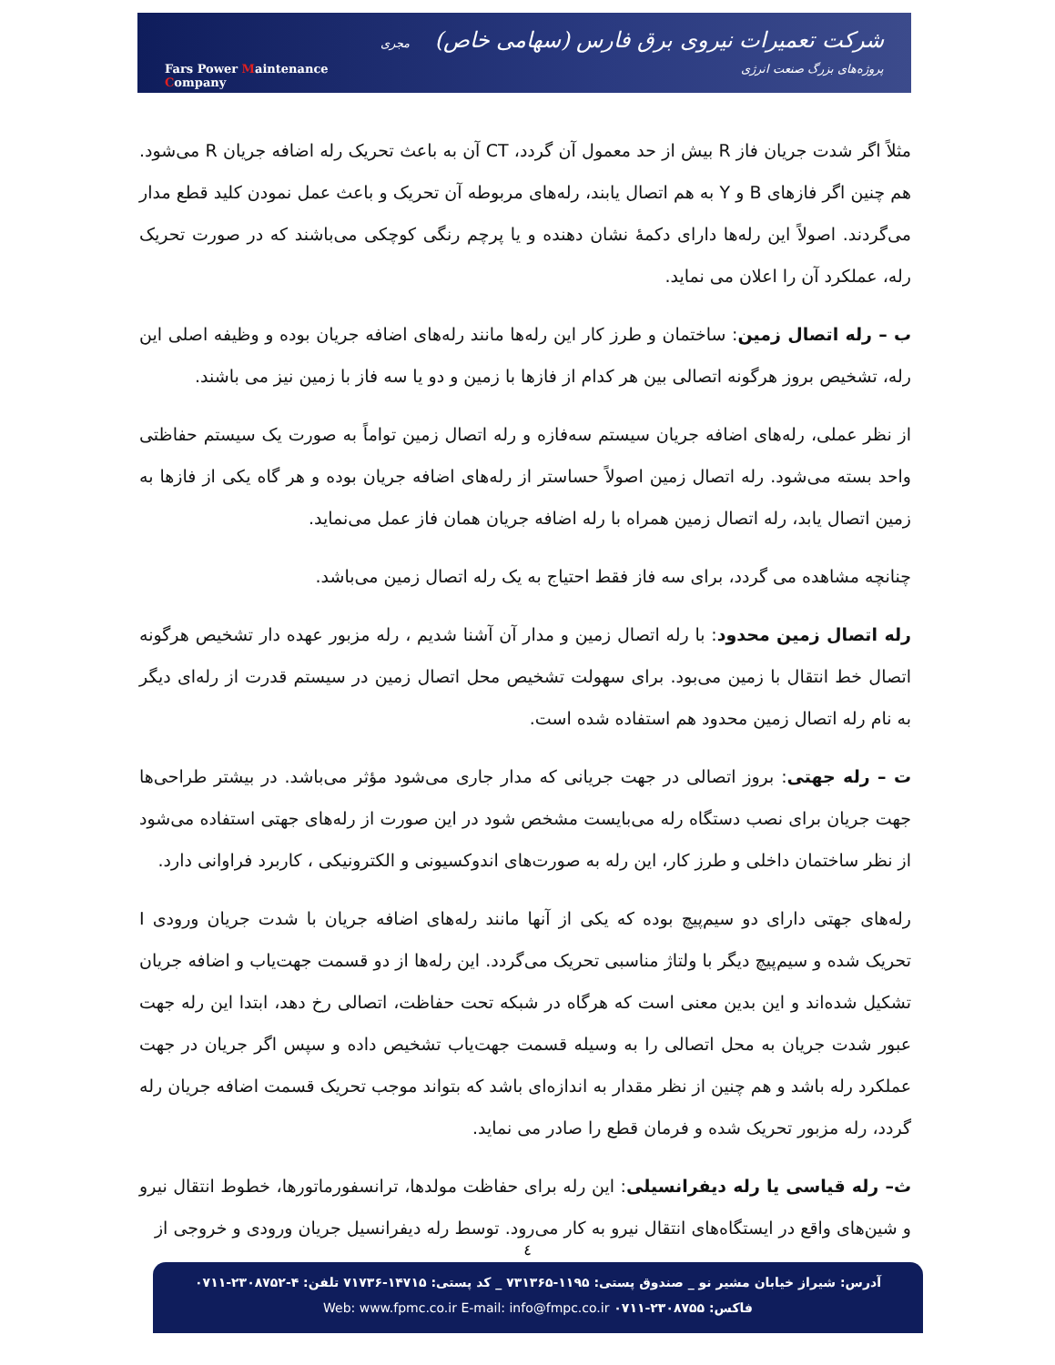Fars Power Maintenance Company
شرکت تعمیرات نیروی برق فارس (سهامی خاص) مجری پروژه‌های بزرگ صنعت انرژی
مثلاً اگر شدت جریان فاز R بیش از حد معمول آن گردد، CT آن به باعث تحریک رله اضافه جریان R می‌شود. هم چنین اگر فازهای B و Y به هم اتصال یابند، رله‌های مربوطه آن تحریک و باعث عمل نمودن کلید قطع مدار می‌گردند. اصولاً این رله‌ها دارای دکمهٔ نشان دهنده و یا پرچم رنگی کوچکی می‌باشند که در صورت تحریک رله، عملکرد آن را اعلان می نماید.
ب – رله اتصال زمین: ساختمان و طرز کار این رله‌ها مانند رله‌های اضافه جریان بوده و وظیفه اصلی این رله، تشخیص بروز هرگونه اتصالی بین هر کدام از فازها با زمین و دو یا سه فاز با زمین نیز می باشند.
از نظر عملی، رله‌های اضافه جریان سیستم سه‌فازه و رله اتصال زمین تواماً به صورت یک سیستم حفاظتی واحد بسته می‌شود. رله اتصال زمین اصولاً حساستر از رله‌های اضافه جریان بوده و هر گاه یکی از فازها به زمین اتصال یابد، رله اتصال زمین همراه با رله اضافه جریان همان فاز عمل می‌نماید.
چنانچه مشاهده می گردد، برای سه فاز فقط احتیاج به یک رله اتصال زمین می‌باشد.
رله اتصال زمین محدود: با رله اتصال زمین و مدار آن آشنا شدیم ، رله مزبور عهده دار تشخیص هرگونه اتصال خط انتقال با زمین می‌بود. برای سهولت تشخیص محل اتصال زمین در سیستم قدرت از رله‌ای دیگر به نام رله اتصال زمین محدود هم استفاده شده است.
ت – رله جهتی: بروز اتصالی در جهت جریانی که مدار جاری می‌شود مؤثر می‌باشد. در بیشتر طراحی‌ها جهت جریان برای نصب دستگاه رله می‌بایست مشخص شود در این صورت از رله‌های جهتی استفاده می‌شود از نظر ساختمان داخلی و طرز کار، این رله به صورت‌های اندوکسیونی و الکترونیکی ، کاربرد فراوانی دارد.
رله‌های جهتی دارای دو سیم‌پیچ بوده که یکی از آنها مانند رله‌های اضافه جریان با شدت جریان ورودی I تحریک شده و سیم‌پیچ دیگر با ولتاژ مناسبی تحریک می‌گردد. این رله‌ها از دو قسمت جهت‌یاب و اضافه جریان تشکیل شده‌اند و این بدین معنی است که هرگاه در شبکه تحت حفاظت، اتصالی رخ دهد، ابتدا این رله جهت عبور شدت جریان به محل اتصالی را به وسیله قسمت جهت‌یاب تشخیص داده و سپس اگر جریان در جهت عملکرد رله باشد و هم چنین از نظر مقدار به اندازه‌ای باشد که بتواند موجب تحریک قسمت اضافه جریان رله گردد، رله مزبور تحریک شده و فرمان قطع را صادر می نماید.
ث– رله قیاسی یا رله دیفرانسیلی: این رله برای حفاظت مولدها، ترانسفورماتورها، خطوط انتقال نیرو و شین‌های واقع در ایستگاه‌های انتقال نیرو به کار می‌رود. توسط رله دیفرانسیل جریان ورودی و خروجی از
٤
آدرس: شیراز خیابان مشیر نو _ صندوق پستی: ۱۱۹۵-۷۳۱۳۶۵ _ کد پستی: ۱۴۷۱۵-۷۱۷۳۶ تلفن: ۴-۲۳۰۸۷۵۲-۰۷۱۱
فاکس: ۲۳۰۸۷۵۵-۰۷۱۱ Web: www.fpmc.co.ir E-mail: info@fmpc.co.ir